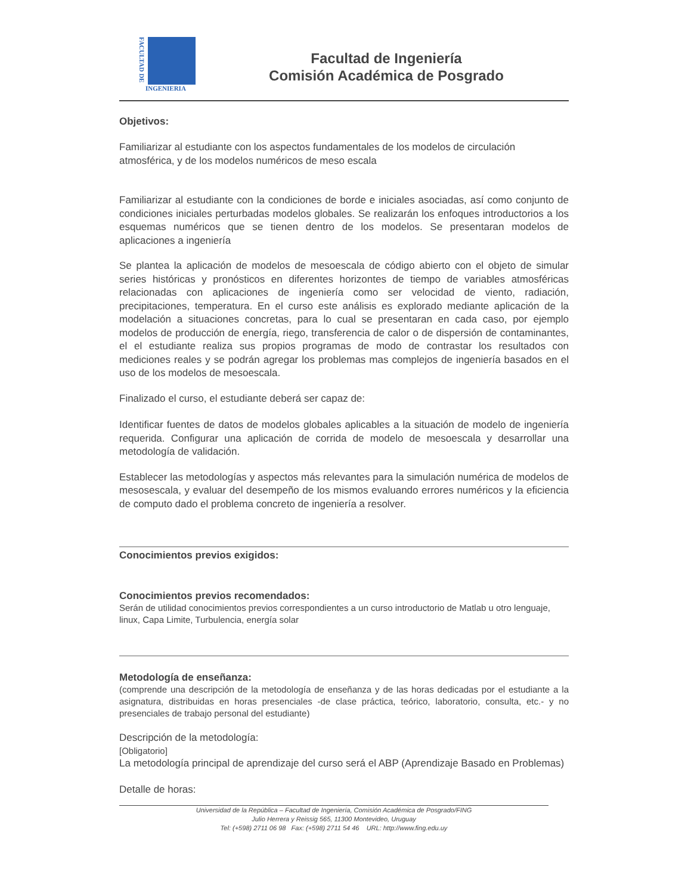FACULTAD DE
INGENIERIA
Facultad de Ingeniería
Comisión Académica de Posgrado
Objetivos:
Familiarizar al estudiante con los aspectos fundamentales de los modelos de circulación atmosférica, y de los modelos numéricos de meso escala
Familiarizar al estudiante con la condiciones de borde e iniciales asociadas, así como conjunto de condiciones iniciales perturbadas modelos globales. Se realizarán los enfoques introductorios a los esquemas numéricos que se tienen dentro de los modelos. Se presentaran modelos de aplicaciones a ingeniería
Se plantea la aplicación de modelos de mesoescala de código abierto con el objeto de simular series históricas y pronósticos en diferentes horizontes de tiempo de variables atmosféricas relacionadas con aplicaciones de ingeniería como ser velocidad de viento, radiación, precipitaciones, temperatura. En el curso este análisis es explorado mediante aplicación de la modelación a situaciones concretas, para lo cual se presentaran en cada caso, por ejemplo modelos de producción de energía, riego, transferencia de calor o de dispersión de contaminantes, el el estudiante realiza sus propios programas de modo de contrastar los resultados con mediciones reales y se podrán agregar los problemas mas complejos de ingeniería basados en el uso de los modelos de mesoescala.
Finalizado el curso, el estudiante deberá ser capaz de:
Identificar fuentes de datos de modelos globales aplicables a la situación de modelo de ingeniería requerida. Configurar una aplicación de corrida de modelo de mesoescala y desarrollar una metodología de validación.
Establecer las metodologías y aspectos más relevantes para la simulación numérica de modelos de mesosescala, y evaluar del desempeño de los mismos evaluando errores numéricos y la eficiencia de computo dado el problema concreto de ingeniería a resolver.
Conocimientos previos exigidos:
Conocimientos previos recomendados:
Serán de utilidad conocimientos previos correspondientes a un curso introductorio de Matlab u otro lenguaje, linux, Capa Limite, Turbulencia, energía solar
Metodología de enseñanza:
(comprende una descripción de la metodología de enseñanza y de las horas dedicadas por el estudiante a la asignatura, distribuidas en horas presenciales -de clase práctica, teórico, laboratorio, consulta, etc.- y no presenciales de trabajo personal del estudiante)
Descripción de la metodología:
[Obligatorio]
La metodología principal de aprendizaje del curso será el ABP (Aprendizaje Basado en Problemas)
Detalle de horas:
Universidad de la República – Facultad de Ingeniería, Comisión Académica de Posgrado/FING
Julio Herrera y Reissig 565, 11300 Montevideo, Uruguay
Tel: (+598) 2711 06 98 Fax: (+598) 2711 54 46 URL: http://www.fing.edu.uy